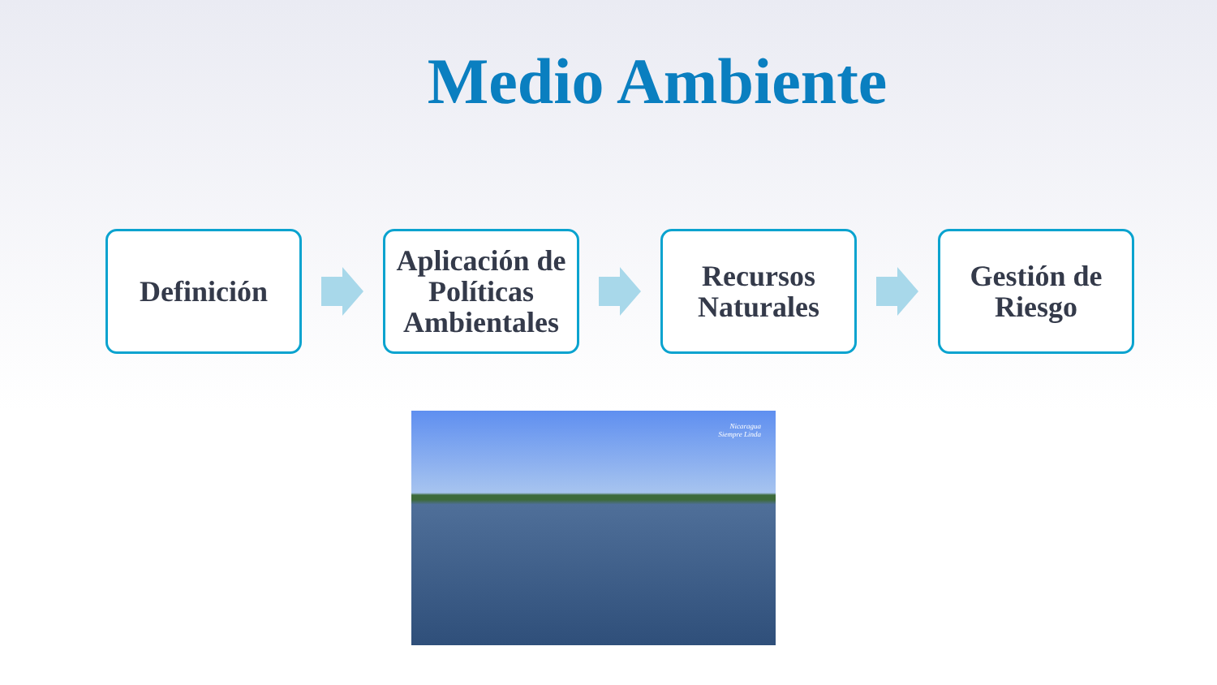Medio Ambiente
Definición
Aplicación de Políticas Ambientales
Recursos Naturales
Gestión de Riesgo
Nicaragua
Siempre Linda